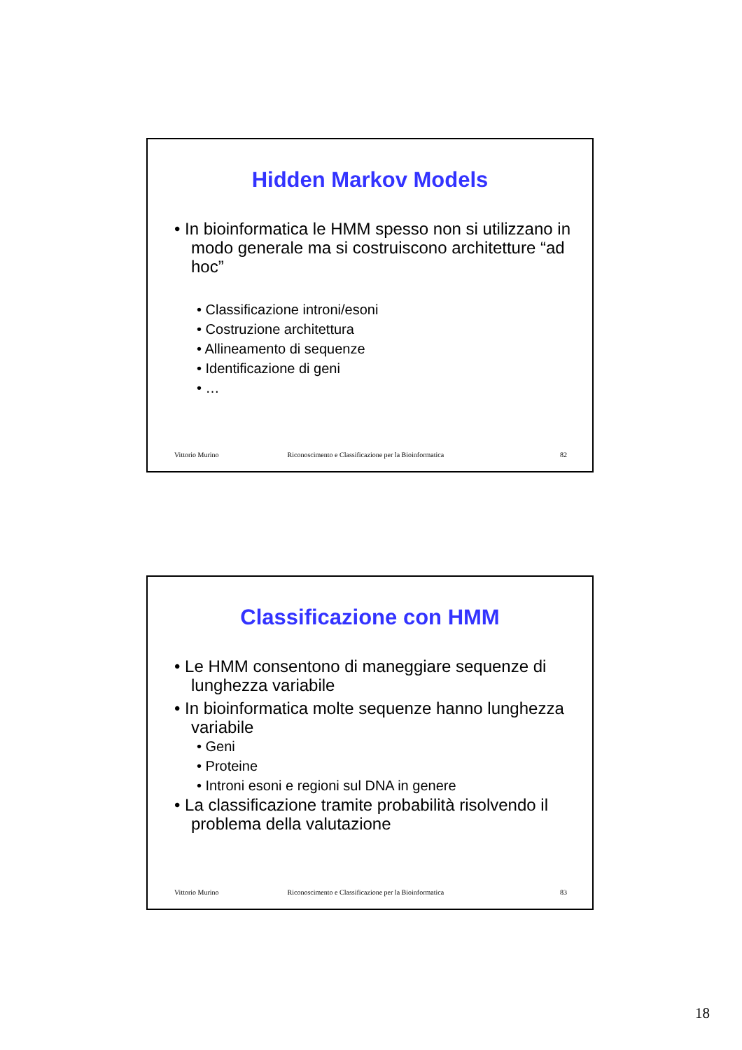Hidden Markov Models
• In bioinformatica le HMM spesso non si utilizzano in modo generale ma si costruiscono architetture “ad hoc”
• Classificazione introni/esoni
• Costruzione architettura
• Allineamento di sequenze
• Identificazione di geni
• …
Vittorio Murino Riconoscimento e Classificazione per la Bioinformatica 82
Classificazione con HMM
• Le HMM consentono di maneggiare sequenze di lunghezza variabile
• In bioinformatica molte sequenze hanno lunghezza variabile
• Geni
• Proteine
• Introni esoni e regioni sul DNA in genere
• La classificazione tramite probabilità risolvendo il problema della valutazione
Vittorio Murino Riconoscimento e Classificazione per la Bioinformatica 83
18